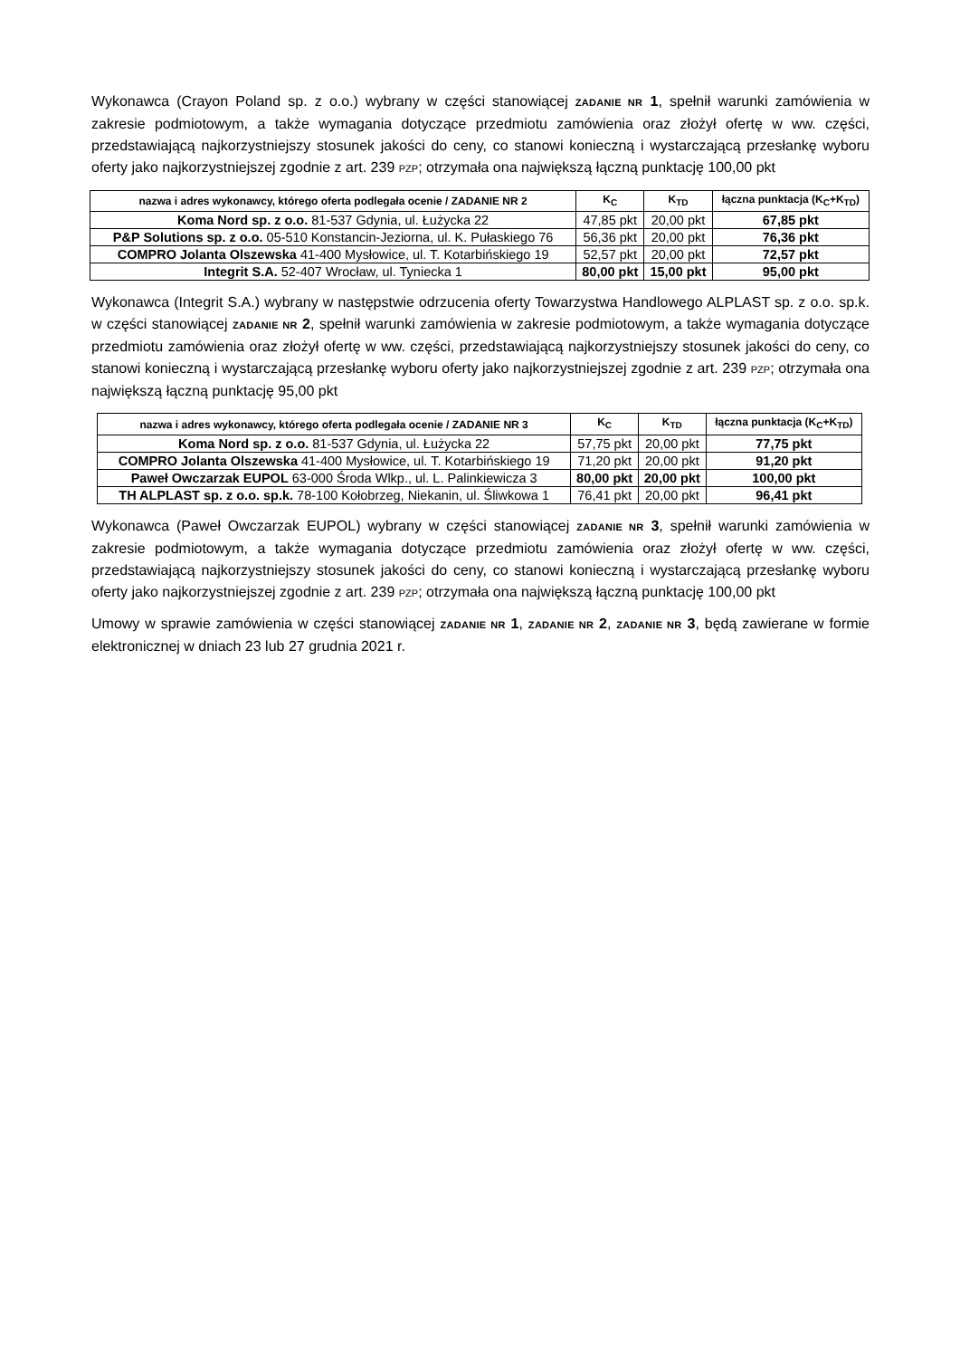Wykonawca (Crayon Poland sp. z o.o.) wybrany w części stanowiącej ZADANIE NR 1, spełnił warunki zamówienia w zakresie podmiotowym, a także wymagania dotyczące przedmiotu zamówienia oraz złożył ofertę w ww. części, przedstawiającą najkorzystniejszy stosunek jakości do ceny, co stanowi konieczną i wystarczającą przesłankę wyboru oferty jako najkorzystniejszej zgodnie z art. 239 PZP; otrzymała ona największą łączną punktację 100,00 pkt
| nazwa i adres wykonawcy, którego oferta podlegała ocenie / ZADANIE NR 2 | K<sub>C</sub> | K<sub>TD</sub> | łączna punktacja (K<sub>C</sub>+K<sub>TD</sub>) |
| --- | --- | --- | --- |
| Koma Nord sp. z o.o. 81-537 Gdynia, ul. Łużycka 22 | 47,85 pkt | 20,00 pkt | 67,85 pkt |
| P&P Solutions sp. z o.o. 05-510 Konstancin-Jeziorna, ul. K. Pułaskiego 76 | 56,36 pkt | 20,00 pkt | 76,36 pkt |
| COMPRO Jolanta Olszewska 41-400 Mysłowice, ul. T. Kotarbińskiego 19 | 52,57 pkt | 20,00 pkt | 72,57 pkt |
| Integrit S.A. 52-407 Wrocław, ul. Tyniecka 1 | 80,00 pkt | 15,00 pkt | 95,00 pkt |
Wykonawca (Integrit S.A.) wybrany w następstwie odrzucenia oferty Towarzystwa Handlowego ALPLAST sp. z o.o. sp.k. w części stanowiącej ZADANIE NR 2, spełnił warunki zamówienia w zakresie podmiotowym, a także wymagania dotyczące przedmiotu zamówienia oraz złożył ofertę w ww. części, przedstawiającą najkorzystniejszy stosunek jakości do ceny, co stanowi konieczną i wystarczającą przesłankę wyboru oferty jako najkorzystniejszej zgodnie z art. 239 PZP; otrzymała ona największą łączną punktację 95,00 pkt
| nazwa i adres wykonawcy, którego oferta podlegała ocenie / ZADANIE NR 3 | K<sub>C</sub> | K<sub>TD</sub> | łączna punktacja (K<sub>C</sub>+K<sub>TD</sub>) |
| --- | --- | --- | --- |
| Koma Nord sp. z o.o. 81-537 Gdynia, ul. Łużycka 22 | 57,75 pkt | 20,00 pkt | 77,75 pkt |
| COMPRO Jolanta Olszewska 41-400 Mysłowice, ul. T. Kotarbińskiego 19 | 71,20 pkt | 20,00 pkt | 91,20 pkt |
| Paweł Owczarzak EUPOL 63-000 Środa Wlkp., ul. L. Palinkiewicza 3 | 80,00 pkt | 20,00 pkt | 100,00 pkt |
| TH ALPLAST sp. z o.o. sp.k. 78-100 Kołobrzeg, Niekanin, ul. Śliwkowa 1 | 76,41 pkt | 20,00 pkt | 96,41 pkt |
Wykonawca (Paweł Owczarzak EUPOL) wybrany w części stanowiącej ZADANIE NR 3, spełnił warunki zamówienia w zakresie podmiotowym, a także wymagania dotyczące przedmiotu zamówienia oraz złożył ofertę w ww. części, przedstawiającą najkorzystniejszy stosunek jakości do ceny, co stanowi konieczną i wystarczającą przesłankę wyboru oferty jako najkorzystniejszej zgodnie z art. 239 PZP; otrzymała ona największą łączną punktację 100,00 pkt
Umowy w sprawie zamówienia w części stanowiącej ZADANIE NR 1, ZADANIE NR 2, ZADANIE NR 3, będą zawierane w formie elektronicznej w dniach 23 lub 27 grudnia 2021 r.